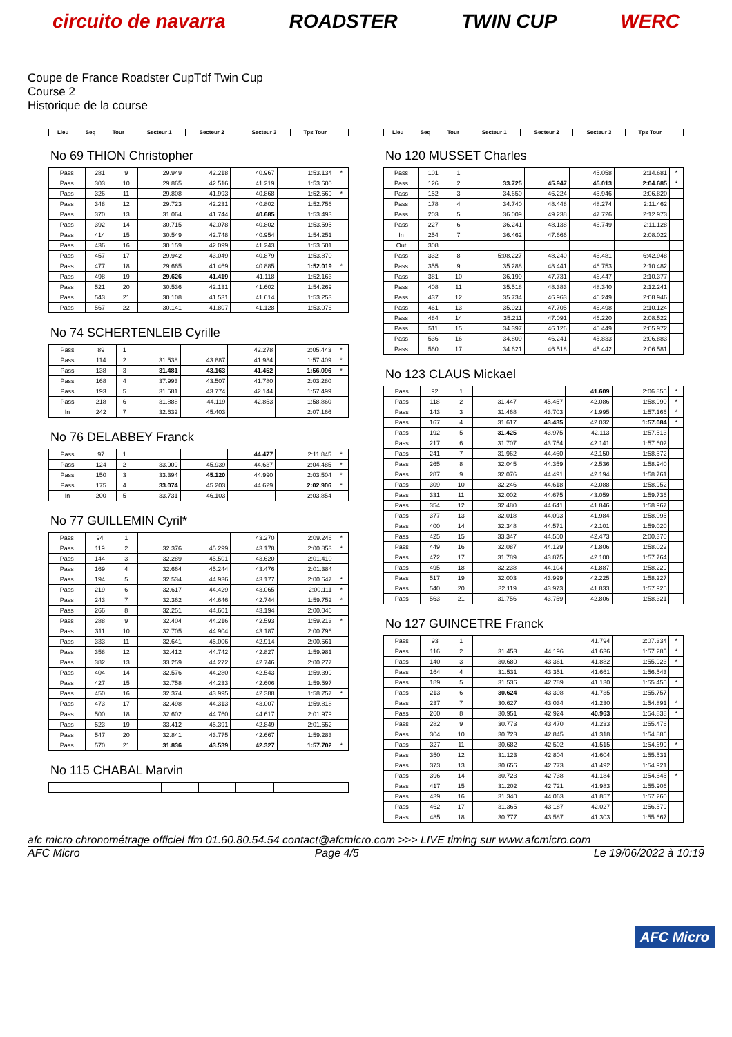circuito de navarra ROADSTER TWIN CUP WERC
Coupe de France Roadster CupTdf Twin Cup
Course 2
Historique de la course
| Lieu | Seq | Tour | Secteur 1 | Secteur 2 | Secteur 3 | Tps Tour | |
| --- | --- | --- | --- | --- | --- | --- | --- |
No 69 THION Christopher
| Pass | 281 | 9 | 29.949 | 42.218 | 40.967 | 1:53.134 | * |
| Pass | 303 | 10 | 29.865 | 42.516 | 41.219 | 1:53.600 | |
| Pass | 326 | 11 | 29.808 | 41.993 | 40.868 | 1:52.669 | * |
| Pass | 348 | 12 | 29.723 | 42.231 | 40.802 | 1:52.756 | |
| Pass | 370 | 13 | 31.064 | 41.744 | 40.685 | 1:53.493 | |
| Pass | 392 | 14 | 30.715 | 42.078 | 40.802 | 1:53.595 | |
| Pass | 414 | 15 | 30.549 | 42.748 | 40.954 | 1:54.251 | |
| Pass | 436 | 16 | 30.159 | 42.099 | 41.243 | 1:53.501 | |
| Pass | 457 | 17 | 29.942 | 43.049 | 40.879 | 1:53.870 | |
| Pass | 477 | 18 | 29.665 | 41.469 | 40.885 | 1:52.019 | * |
| Pass | 498 | 19 | 29.626 | 41.419 | 41.118 | 1:52.163 | |
| Pass | 521 | 20 | 30.536 | 42.131 | 41.602 | 1:54.269 | |
| Pass | 543 | 21 | 30.108 | 41.531 | 41.614 | 1:53.253 | |
| Pass | 567 | 22 | 30.141 | 41.807 | 41.128 | 1:53.076 | |
No 74 SCHERTENLEIB Cyrille
| Pass | 89 | 1 | | | 42.278 | 2:05.443 | * |
| Pass | 114 | 2 | 31.538 | 43.887 | 41.984 | 1:57.409 | * |
| Pass | 138 | 3 | 31.481 | 43.163 | 41.452 | 1:56.096 | * |
| Pass | 168 | 4 | 37.993 | 43.507 | 41.780 | 2:03.280 | |
| Pass | 193 | 5 | 31.581 | 43.774 | 42.144 | 1:57.499 | |
| Pass | 218 | 6 | 31.888 | 44.119 | 42.853 | 1:58.860 | |
| In | 242 | 7 | 32.632 | 45.403 | | 2:07.166 | |
No 76 DELABBEY Franck
| Pass | 97 | 1 | | | 44.477 | 2:11.845 | * |
| Pass | 124 | 2 | 33.909 | 45.939 | 44.637 | 2:04.485 | * |
| Pass | 150 | 3 | 33.394 | 45.120 | 44.990 | 2:03.504 | * |
| Pass | 175 | 4 | 33.074 | 45.203 | 44.629 | 2:02.906 | * |
| In | 200 | 5 | 33.731 | 46.103 | | 2:03.854 | |
No 77 GUILLEMIN Cyril*
| Pass | 94 | 1 | | | 43.270 | 2:09.246 | * |
| Pass | 119 | 2 | 32.376 | 45.299 | 43.178 | 2:00.853 | * |
| Pass | 144 | 3 | 32.289 | 45.501 | 43.620 | 2:01.410 | |
| Pass | 169 | 4 | 32.664 | 45.244 | 43.476 | 2:01.384 | |
| Pass | 194 | 5 | 32.534 | 44.936 | 43.177 | 2:00.647 | * |
| Pass | 219 | 6 | 32.617 | 44.429 | 43.065 | 2:00.111 | * |
| Pass | 243 | 7 | 32.362 | 44.646 | 42.744 | 1:59.752 | * |
| Pass | 266 | 8 | 32.251 | 44.601 | 43.194 | 2:00.046 | |
| Pass | 288 | 9 | 32.404 | 44.216 | 42.593 | 1:59.213 | * |
| Pass | 311 | 10 | 32.705 | 44.904 | 43.187 | 2:00.796 | |
| Pass | 333 | 11 | 32.641 | 45.006 | 42.914 | 2:00.561 | |
| Pass | 358 | 12 | 32.412 | 44.742 | 42.827 | 1:59.981 | |
| Pass | 382 | 13 | 33.259 | 44.272 | 42.746 | 2:00.277 | |
| Pass | 404 | 14 | 32.576 | 44.280 | 42.543 | 1:59.399 | |
| Pass | 427 | 15 | 32.758 | 44.233 | 42.606 | 1:59.597 | |
| Pass | 450 | 16 | 32.374 | 43.995 | 42.388 | 1:58.757 | * |
| Pass | 473 | 17 | 32.498 | 44.313 | 43.007 | 1:59.818 | |
| Pass | 500 | 18 | 32.602 | 44.760 | 44.617 | 2:01.979 | |
| Pass | 523 | 19 | 33.412 | 45.391 | 42.849 | 2:01.652 | |
| Pass | 547 | 20 | 32.841 | 43.775 | 42.667 | 1:59.283 | |
| Pass | 570 | 21 | 31.836 | 43.539 | 42.327 | 1:57.702 | * |
No 115 CHABAL Marvin
| Lieu | Seq | Tour | Secteur 1 | Secteur 2 | Secteur 3 | Tps Tour | |
| --- | --- | --- | --- | --- | --- | --- | --- |
No 120 MUSSET Charles
| Pass | 101 | 1 | | | 45.058 | 2:14.681 | * |
| Pass | 126 | 2 | 33.725 | 45.947 | 45.013 | 2:04.685 | * |
| Pass | 152 | 3 | 34.650 | 46.224 | 45.946 | 2:06.820 | |
| Pass | 178 | 4 | 34.740 | 48.448 | 48.274 | 2:11.462 | |
| Pass | 203 | 5 | 36.009 | 49.238 | 47.726 | 2:12.973 | |
| Pass | 227 | 6 | 36.241 | 48.138 | 46.749 | 2:11.128 | |
| In | 254 | 7 | 36.462 | 47.666 | | 2:08.022 | |
| Out | 308 | | | | | | |
| Pass | 332 | 8 | 5:08.227 | 48.240 | 46.481 | 6:42.948 | |
| Pass | 355 | 9 | 35.288 | 48.441 | 46.753 | 2:10.482 | |
| Pass | 381 | 10 | 36.199 | 47.731 | 46.447 | 2:10.377 | |
| Pass | 408 | 11 | 35.518 | 48.383 | 48.340 | 2:12.241 | |
| Pass | 437 | 12 | 35.734 | 46.963 | 46.249 | 2:08.946 | |
| Pass | 461 | 13 | 35.921 | 47.705 | 46.498 | 2:10.124 | |
| Pass | 484 | 14 | 35.211 | 47.091 | 46.220 | 2:08.522 | |
| Pass | 511 | 15 | 34.397 | 46.126 | 45.449 | 2:05.972 | |
| Pass | 536 | 16 | 34.809 | 46.241 | 45.833 | 2:06.883 | |
| Pass | 560 | 17 | 34.621 | 46.518 | 45.442 | 2:06.581 | |
No 123 CLAUS Mickael
| Pass | 92 | 1 | | | 41.609 | 2:06.855 | * |
| Pass | 118 | 2 | 31.447 | 45.457 | 42.086 | 1:58.990 | * |
| Pass | 143 | 3 | 31.468 | 43.703 | 41.995 | 1:57.166 | * |
| Pass | 167 | 4 | 31.617 | 43.435 | 42.032 | 1:57.084 | * |
| Pass | 192 | 5 | 31.425 | 43.975 | 42.113 | 1:57.513 | |
| Pass | 217 | 6 | 31.707 | 43.754 | 42.141 | 1:57.602 | |
| Pass | 241 | 7 | 31.962 | 44.460 | 42.150 | 1:58.572 | |
| Pass | 265 | 8 | 32.045 | 44.359 | 42.536 | 1:58.940 | |
| Pass | 287 | 9 | 32.076 | 44.491 | 42.194 | 1:58.761 | |
| Pass | 309 | 10 | 32.246 | 44.618 | 42.088 | 1:58.952 | |
| Pass | 331 | 11 | 32.002 | 44.675 | 43.059 | 1:59.736 | |
| Pass | 354 | 12 | 32.480 | 44.641 | 41.846 | 1:58.967 | |
| Pass | 377 | 13 | 32.018 | 44.093 | 41.984 | 1:58.095 | |
| Pass | 400 | 14 | 32.348 | 44.571 | 42.101 | 1:59.020 | |
| Pass | 425 | 15 | 33.347 | 44.550 | 42.473 | 2:00.370 | |
| Pass | 449 | 16 | 32.087 | 44.129 | 41.806 | 1:58.022 | |
| Pass | 472 | 17 | 31.789 | 43.875 | 42.100 | 1:57.764 | |
| Pass | 495 | 18 | 32.238 | 44.104 | 41.887 | 1:58.229 | |
| Pass | 517 | 19 | 32.003 | 43.999 | 42.225 | 1:58.227 | |
| Pass | 540 | 20 | 32.119 | 43.973 | 41.833 | 1:57.925 | |
| Pass | 563 | 21 | 31.756 | 43.759 | 42.806 | 1:58.321 | |
No 127 GUINCETRE Franck
| Pass | 93 | 1 | | | 41.794 | 2:07.334 | * |
| Pass | 116 | 2 | 31.453 | 44.196 | 41.636 | 1:57.285 | * |
| Pass | 140 | 3 | 30.680 | 43.361 | 41.882 | 1:55.923 | * |
| Pass | 164 | 4 | 31.531 | 43.351 | 41.661 | 1:56.543 | |
| Pass | 189 | 5 | 31.536 | 42.789 | 41.130 | 1:55.455 | * |
| Pass | 213 | 6 | 30.624 | 43.398 | 41.735 | 1:55.757 | |
| Pass | 237 | 7 | 30.627 | 43.034 | 41.230 | 1:54.891 | * |
| Pass | 260 | 8 | 30.951 | 42.924 | 40.963 | 1:54.838 | * |
| Pass | 282 | 9 | 30.773 | 43.470 | 41.233 | 1:55.476 | |
| Pass | 304 | 10 | 30.723 | 42.845 | 41.318 | 1:54.886 | |
| Pass | 327 | 11 | 30.682 | 42.502 | 41.515 | 1:54.699 | * |
| Pass | 350 | 12 | 31.123 | 42.804 | 41.604 | 1:55.531 | |
| Pass | 373 | 13 | 30.656 | 42.773 | 41.492 | 1:54.921 | |
| Pass | 396 | 14 | 30.723 | 42.738 | 41.184 | 1:54.645 | * |
| Pass | 417 | 15 | 31.202 | 42.721 | 41.983 | 1:55.906 | |
| Pass | 439 | 16 | 31.340 | 44.063 | 41.857 | 1:57.260 | |
| Pass | 462 | 17 | 31.365 | 43.187 | 42.027 | 1:56.579 | |
| Pass | 485 | 18 | 30.777 | 43.587 | 41.303 | 1:55.667 | |
afc micro chronométrage officiel ffm 01.60.80.54.54 contact@afcmicro.com >>> LIVE timing sur www.afcmicro.com
AFC Micro Page 4/5 Le 19/06/2022 à 10:19
AFC Micro